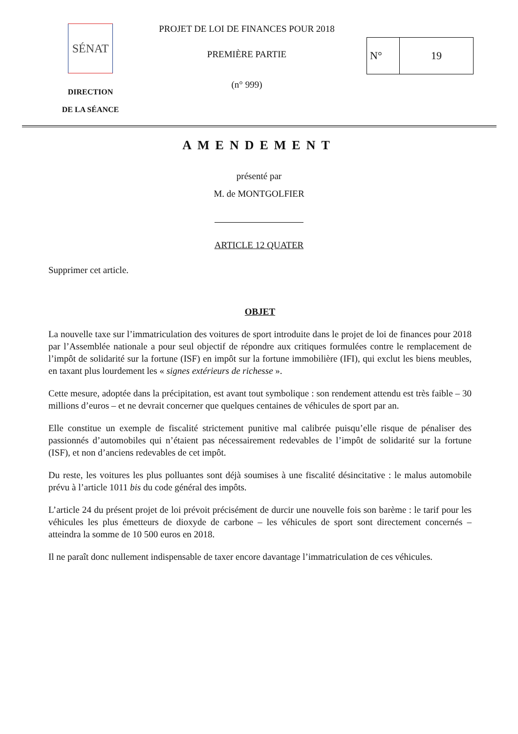SÉNAT
DIRECTION
DE LA SÉANCE
PROJET DE LOI DE FINANCES POUR 2018
PREMIÈRE PARTIE
(n° 999)
N° 19
AMENDEMENT
présenté par
M. de MONTGOLFIER
ARTICLE 12 QUATER
Supprimer cet article.
OBJET
La nouvelle taxe sur l’immatriculation des voitures de sport introduite dans le projet de loi de finances pour 2018 par l’Assemblée nationale a pour seul objectif de répondre aux critiques formulées contre le remplacement de l’impôt de solidarité sur la fortune (ISF) en impôt sur la fortune immobilière (IFI), qui exclut les biens meubles, en taxant plus lourdement les « signes extérieurs de richesse ».
Cette mesure, adoptée dans la précipitation, est avant tout symbolique : son rendement attendu est très faible – 30 millions d’euros – et ne devrait concerner que quelques centaines de véhicules de sport par an.
Elle constitue un exemple de fiscalité strictement punitive mal calibrée puisqu’elle risque de pénaliser des passionnés d’automobiles qui n’étaient pas nécessairement redevables de l’impôt de solidarité sur la fortune (ISF), et non d’anciens redevables de cet impôt.
Du reste, les voitures les plus polluantes sont déjà soumises à une fiscalité désincitative : le malus automobile prévu à l’article 1011 bis du code général des impôts.
L’article 24 du présent projet de loi prévoit précisément de durcir une nouvelle fois son barème : le tarif pour les véhicules les plus émetteurs de dioxyde de carbone – les véhicules de sport sont directement concernés – atteindra la somme de 10 500 euros en 2018.
Il ne paraît donc nullement indispensable de taxer encore davantage l’immatriculation de ces véhicules.